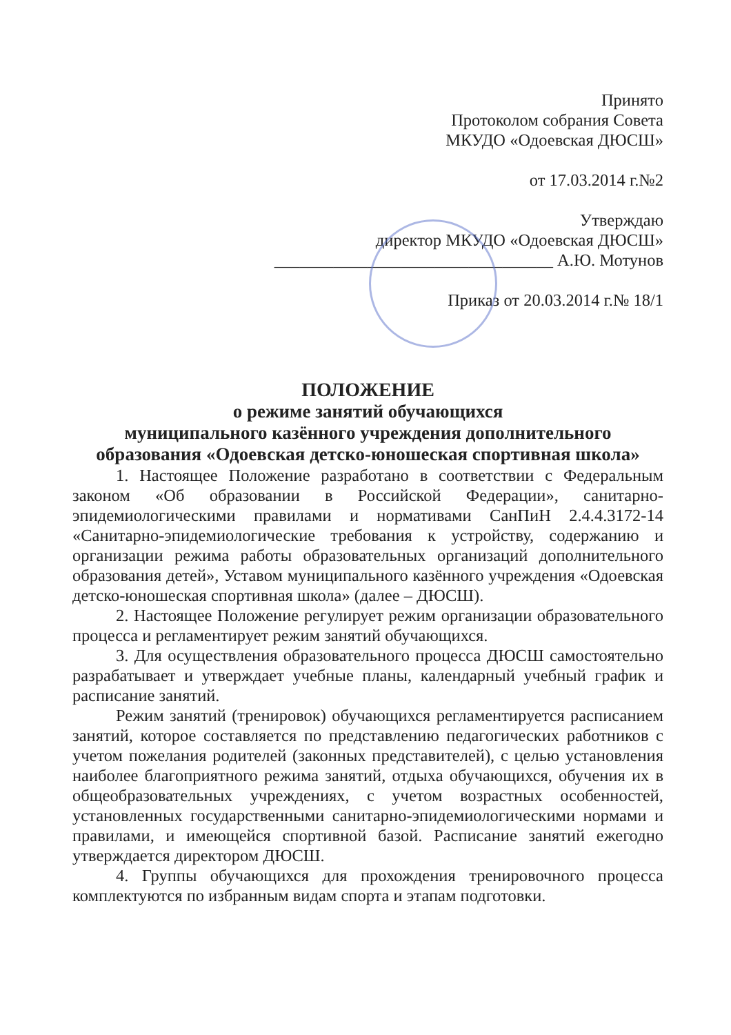Принято
Протоколом собрания Совета
МКУДО «Одоевская ДЮСШ»
от 17.03.2014 г.№2
Утверждаю
директор МКУДО «Одоевская ДЮСШ»
_________________________________ А.Ю. Мотунов
Приказ от 20.03.2014 г.№ 18/1
ПОЛОЖЕНИЕ
о режиме занятий обучающихся
муниципального казённого учреждения дополнительного образования «Одоевская детско-юношеская спортивная школа»
1. Настоящее Положение разработано в соответствии с Федеральным законом «Об образовании в Российской Федерации», санитарно-эпидемиологическими правилами и нормативами СанПиН 2.4.4.3172-14 «Санитарно-эпидемиологические требования к устройству, содержанию и организации режима работы образовательных организаций дополнительного образования детей», Уставом муниципального казённого учреждения «Одоевская детско-юношеская спортивная школа» (далее – ДЮСШ).
2. Настоящее Положение регулирует режим организации образовательного процесса и регламентирует режим занятий обучающихся.
3. Для осуществления образовательного процесса ДЮСШ самостоятельно разрабатывает и утверждает учебные планы, календарный учебный график и расписание занятий.
Режим занятий (тренировок) обучающихся регламентируется расписанием занятий, которое составляется по представлению педагогических работников с учетом пожелания родителей (законных представителей), с целью установления наиболее благоприятного режима занятий, отдыха обучающихся, обучения их в общеобразовательных учреждениях, с учетом возрастных особенностей, установленных государственными санитарно-эпидемиологическими нормами и правилами, и имеющейся спортивной базой. Расписание занятий ежегодно утверждается директором ДЮСШ.
4. Группы обучающихся для прохождения тренировочного процесса комплектуются по избранным видам спорта и этапам подготовки.